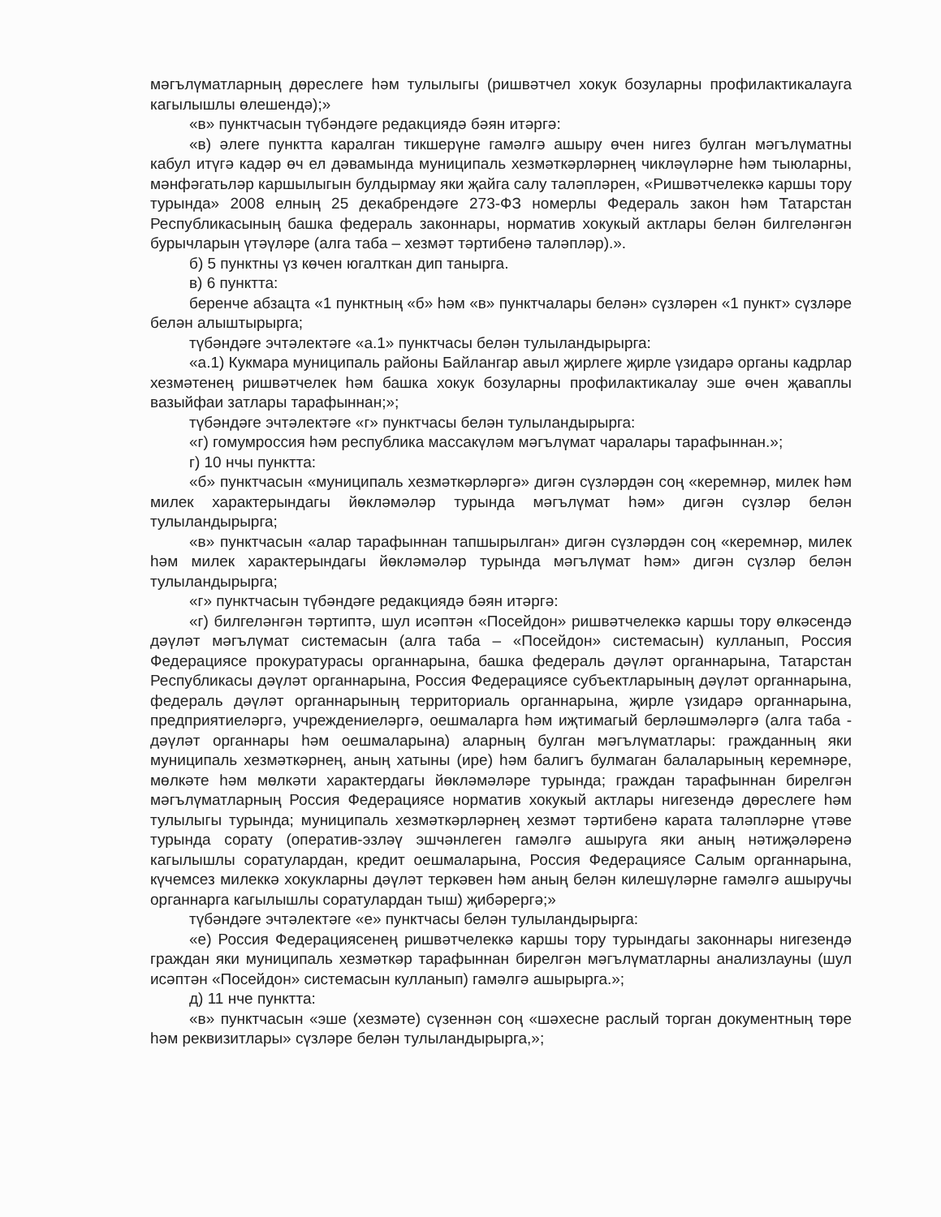мәгълүматларның дөреслеге һәм тулылыгы (ришвәтчел хокук бозуларны профилактикалауга кагылышлы өлешендә);»
«в» пунктчасын түбәндәге редакциядә бәян итәргә:
«в) әлеге пунктта каралган тикшерүне гамәлгә ашыру өчен нигез булган мәгълүматны кабул итүгә кадәр өч ел дәвамында муниципаль хезмәткәрләрнең чикләүләрне һәм тыюларны, мәнфәгатьләр каршылыгын булдырмау яки җайга салу таләпләрен, «Ришвәтчелеккә каршы тору турында» 2008 елның 25 декабрендәге 273-ФЗ номерлы Федераль закон һәм Татарстан Республикасының башка федераль законнары, норматив хокукый актлары белән билгеләнгән бурычларын үтәүләре (алга таба – хезмәт тәртибенә таләпләр).».
б) 5 пунктны үз көчен югалткан дип танырга.
в) 6 пунктта:
беренче абзацта «1 пунктның «б» һәм «в» пунктчалары белән» сүзләрен «1 пункт» сүзләре белән алыштырырга;
түбәндәге эчтәлектәге «а.1» пунктчасы белән тулыландырырга:
«а.1) Кукмара муниципаль районы Байлангар авыл җирлеге җирле үзидарә органы кадрлар хезмәтенең ришвәтчелек һәм башка хокук бозуларны профилактикалау эше өчен җаваплы вазыйфаи затлары тарафыннан;»;
түбәндәге эчтәлектәге «г» пунктчасы белән тулыландырырга:
«г) гомумроссия һәм республика массакүләм мәгълүмат чаралары тарафыннан.»;
г) 10 нчы пунктта:
«б» пунктчасын «муниципаль хезмәткәрләргә» дигән сүзләрдән соң «керемнәр, милек һәм милек характерындагы йөкләмәләр турында мәгълүмат һәм» дигән сүзләр белән тулыландырырга;
«в» пунктчасын «алар тарафыннан тапшырылган» дигән сүзләрдән соң «керемнәр, милек һәм милек характерындагы йөкләмәләр турында мәгълүмат һәм» дигән сүзләр белән тулыландырырга;
«г» пунктчасын түбәндәге редакциядә бәян итәргә:
«г) билгеләнгән тәртиптә, шул исәптән «Посейдон» ришвәтчелеккә каршы тору өлкәсендә дәүләт мәгълүмат системасын (алга таба – «Посейдон» системасын) кулланып, Россия Федерациясе прокуратурасы органнарына, башка федераль дәүләт органнарына, Татарстан Республикасы дәүләт органнарына, Россия Федерациясе субъектларының дәүләт органнарына, федераль дәүләт органнарының территориаль органнарына, җирле үзидарә органнарына, предприятиеләргә, учреждениеләргә, оешмаларга һәм иҗтимагый берләшмәләргә (алга таба - дәүләт органнары һәм оешмаларына) аларның булган мәгълүматлары: гражданның яки муниципаль хезмәткәрнең, аның хатыны (ире) һәм балигъ булмаган балаларының керемнәре, мөлкәте һәм мөлкәти характердагы йөкләмәләре турында; граждан тарафыннан бирелгән мәгълүматларның Россия Федерациясе норматив хокукый актлары нигезендә дөреслеге һәм тулылыгы турында; муниципаль хезмәткәрләрнең хезмәт тәртибенә карата таләпләрне үтәве турында сорату (оператив-эзләү эшчәнлеген гамәлгә ашыруга яки аның нәтиҗәләренә кагылышлы соратулардан, кредит оешмаларына, Россия Федерациясе Салым органнарына, күчемсез милеккә хокукларны дәүләт теркәвен һәм аның белән килешүләрне гамәлгә ашыручы органнарга кагылышлы соратулардан тыш) җибәрергә;»
түбәндәге эчтәлектәге «е» пунктчасы белән тулыландырырга:
«е) Россия Федерациясенең ришвәтчелеккә каршы тору турындагы законнары нигезендә граждан яки муниципаль хезмәткәр тарафыннан бирелгән мәгълүматларны анализлауны (шул исәптән «Посейдон» системасын кулланып) гамәлгә ашырырга.»;
д) 11 нче пунктта:
«в» пунктчасын «эше (хезмәте) сүзеннән соң «шәхесне раслый торган документның төре һәм реквизитлары» сүзләре белән тулыландырырга,»;